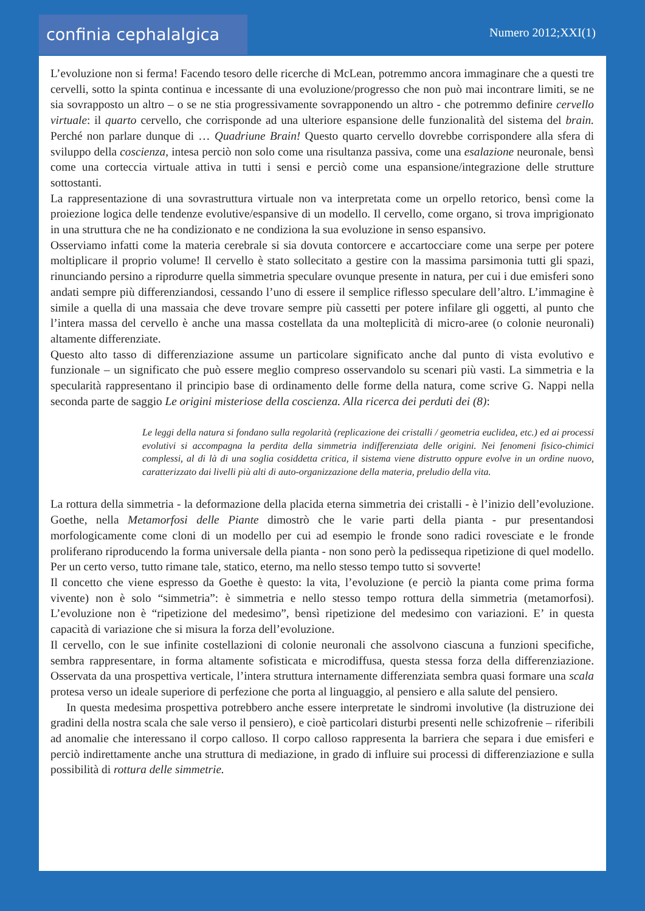confinia cephalalgica Numero 2012;XXI(1)
L’evoluzione non si ferma! Facendo tesoro delle ricerche di McLean, potremmo ancora immaginare che a questi tre cervelli, sotto la spinta continua e incessante di una evoluzione/progresso che non può mai incontrare limiti, se ne sia sovrapposto un altro – o se ne stia progressivamente sovrapponendo un altro - che potremmo definire cervello virtuale: il quarto cervello, che corrisponde ad una ulteriore espansione delle funzionalità del sistema del brain. Perché non parlare dunque di … Quadriune Brain! Questo quarto cervello dovrebbe corrispondere alla sfera di sviluppo della coscienza, intesa perciò non solo come una risultanza passiva, come una esalazione neuronale, bensì come una corteccia virtuale attiva in tutti i sensi e perciò come una espansione/integrazione delle strutture sottostanti.
La rappresentazione di una sovrastruttura virtuale non va interpretata come un orpello retorico, bensì come la proiezione logica delle tendenze evolutive/espansive di un modello. Il cervello, come organo, si trova imprigionato in una struttura che ne ha condizionato e ne condiziona la sua evoluzione in senso espansivo.
Osserviamo infatti come la materia cerebrale si sia dovuta contorcere e accartocciare come una serpe per potere moltiplicare il proprio volume! Il cervello è stato sollecitato a gestire con la massima parsimonia tutti gli spazi, rinunciando persino a riprodurre quella simmetria speculare ovunque presente in natura, per cui i due emisferi sono andati sempre più differenziandosi, cessando l’uno di essere il semplice riflesso speculare dell’altro. L’immagine è simile a quella di una massaia che deve trovare sempre più cassetti per potere infilare gli oggetti, al punto che l’intera massa del cervello è anche una massa costellata da una molteplicità di micro-aree (o colonie neuronali) altamente differenziate.
Questo alto tasso di differenziazione assume un particolare significato anche dal punto di vista evolutivo e funzionale – un significato che può essere meglio compreso osservandolo su scenari più vasti. La simmetria e la specularità rappresentano il principio base di ordinamento delle forme della natura, come scrive G. Nappi nella seconda parte de saggio Le origini misteriose della coscienza. Alla ricerca dei perduti dei (8):
Le leggi della natura si fondano sulla regolarità (replicazione dei cristalli / geometria euclidea, etc.) ed ai processi evolutivi si accompagna la perdita della simmetria indifferenziata delle origini. Nei fenomeni fisico-chimici complessi, al di là di una soglia cosiddetta critica, il sistema viene distrutto oppure evolve in un ordine nuovo, caratterizzato dai livelli più alti di auto-organizzazione della materia, preludio della vita.
La rottura della simmetria - la deformazione della placida eterna simmetria dei cristalli - è l’inizio dell’evoluzione. Goethe, nella Metamorfosi delle Piante dimostrò che le varie parti della pianta - pur presentandosi morfologicamente come cloni di un modello per cui ad esempio le fronde sono radici rovesciate e le fronde proliferano riproducendo la forma universale della pianta - non sono però la pedissequa ripetizione di quel modello. Per un certo verso, tutto rimane tale, statico, eterno, ma nello stesso tempo tutto si sovverte!
Il concetto che viene espresso da Goethe è questo: la vita, l’evoluzione (e perciò la pianta come prima forma vivente) non è solo “simmetria”: è simmetria e nello stesso tempo rottura della simmetria (metamorfosi). L’evoluzione non è “ripetizione del medesimo”, bensì ripetizione del medesimo con variazioni. E’ in questa capacità di variazione che si misura la forza dell’evoluzione.
Il cervello, con le sue infinite costellazioni di colonie neuronali che assolvono ciascuna a funzioni specifiche, sembra rappresentare, in forma altamente sofisticata e microdiffusa, questa stessa forza della differenziazione. Osservata da una prospettiva verticale, l’intera struttura internamente differenziata sembra quasi formare una scala protesa verso un ideale superiore di perfezione che porta al linguaggio, al pensiero e alla salute del pensiero.
In questa medesima prospettiva potrebbero anche essere interpretate le sindromi involutive (la distruzione dei gradini della nostra scala che sale verso il pensiero), e cioè particolari disturbi presenti nelle schizofrenie – riferibili ad anomalie che interessano il corpo calloso. Il corpo calloso rappresenta la barriera che separa i due emisferi e perciò indirettamente anche una struttura di mediazione, in grado di influire sui processi di differenziazione e sulla possibilità di rottura delle simmetrie.